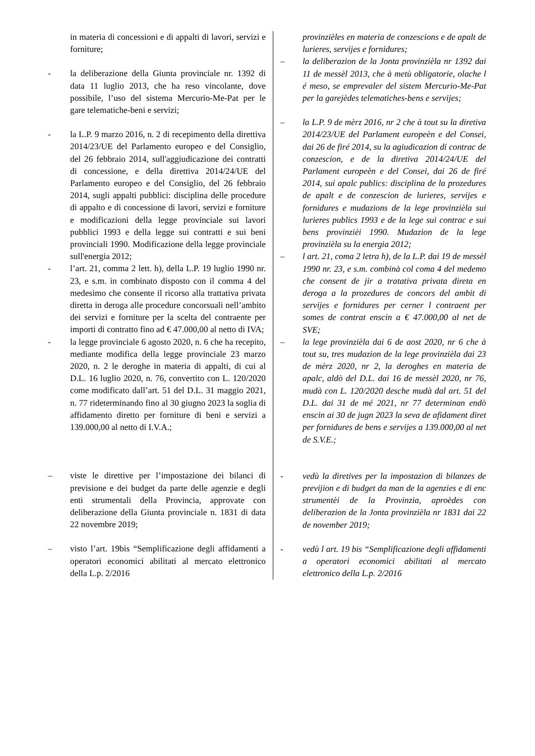in materia di concessioni e di appalti di lavori, servizi e forniture;
- la deliberazione della Giunta provinciale nr. 1392 di data 11 luglio 2013, che ha reso vincolante, dove possibile, l’uso del sistema Mercurio-Me-Pat per le gare telematiche-beni e servizi;
- la L.P. 9 marzo 2016, n. 2 di recepimento della direttiva 2014/23/UE del Parlamento europeo e del Consiglio, del 26 febbraio 2014, sull'aggiudicazione dei contratti di concessione, e della direttiva 2014/24/UE del Parlamento europeo e del Consiglio, del 26 febbraio 2014, sugli appalti pubblici: disciplina delle procedure di appalto e di concessione di lavori, servizi e forniture e modificazioni della legge provinciale sui lavori pubblici 1993 e della legge sui contratti e sui beni provinciali 1990. Modificazione della legge provinciale sull'energia 2012;
- l’art. 21, comma 2 lett. h), della L.P. 19 luglio 1990 nr. 23, e s.m. in combinato disposto con il comma 4 del medesimo che consente il ricorso alla trattativa privata diretta in deroga alle procedure concorsuali nell’ambito dei servizi e forniture per la scelta del contraente per importi di contratto fino ad € 47.000,00 al netto di IVA;
- la legge provinciale 6 agosto 2020, n. 6 che ha recepito, mediante modifica della legge provinciale 23 marzo 2020, n. 2 le deroghe in materia di appalti, di cui al D.L. 16 luglio 2020, n. 76, convertito con L. 120/2020 come modificato dall’art. 51 del D.L. 31 maggio 2021, n. 77 rideterminando fino al 30 giugno 2023 la soglia di affidamento diretto per forniture di beni e servizi a 139.000,00 al netto di I.V.A.;
– viste le direttive per l’impostazione dei bilanci di previsione e dei budget da parte delle agenzie e degli enti strumentali della Provincia, approvate con deliberazione della Giunta provinciale n. 1831 di data 22 novembre 2019;
– visto l’art. 19bis “Semplificazione degli affidamenti a operatori economici abilitati al mercato elettronico della L.p. 2/2016
provinzièles en materia de conzescions e de apalt de lurieres, servijes e fornidures;
– la deliberazion de la Jonta provinzièla nr 1392 dai 11 de messèl 2013, che à metù obligatorie, olache l é meso, se emprevaler del sistem Mercurio-Me-Pat per la garejèdes telematiches-bens e servijes;
– la L.P. 9 de mèrz 2016, nr 2 che à tout su la diretiva 2014/23/UE del Parlament europeèn e del Consei, dai 26 de firé 2014, su la agiudicazion di contrac de conzescion, e de la diretiva 2014/24/UE del Parlament europeèn e del Consei, dai 26 de firé 2014, sui apalc publics: disciplina de la prozedures de apalt e de conzescion de lurieres, servijes e fornidures e mudazions de la lege provinzièla sui lurieres publics 1993 e de la lege sui contrac e sui bens provinzièi 1990. Mudazion de la lege provinzièla su la energia 2012;
– l art. 21, coma 2 letra h), de la L.P. dai 19 de messèl 1990 nr. 23, e s.m. combinà col coma 4 del medemo che consent de jir a tratativa privata direta en deroga a la prozedures de concors del ambit di servijes e fornidures per cerner l contraent per somes de contrat enscin a € 47.000,00 al net de SVE;
– la lege provinzièla dai 6 de aost 2020, nr 6 che à tout su, tres mudazion de la lege provinzièla dai 23 de mèrz 2020, nr 2, la deroghes en materia de apalc, aldò del D.L. dai 16 de messèl 2020, nr 76, mudà con L. 120/2020 desche mudà dal art. 51 del D.L. dai 31 de mé 2021, nr 77 determinan endò enscin ai 30 de jugn 2023 la seva de afidament diret per fornidures de bens e servijes a 139.000,00 al net de S.V.E.;
- vedù la diretives per la impostazion di bilanzes de previjion e di budget da man de la agenzies e di enc strumentèi de la Provinzia, aproèdes con deliberazion de la Jonta provinzièla nr 1831 dai 22 de november 2019;
- vedù l art. 19 bis “Semplificazione degli affidamenti a operatori economici abilitati al mercato elettronico della L.p. 2/2016